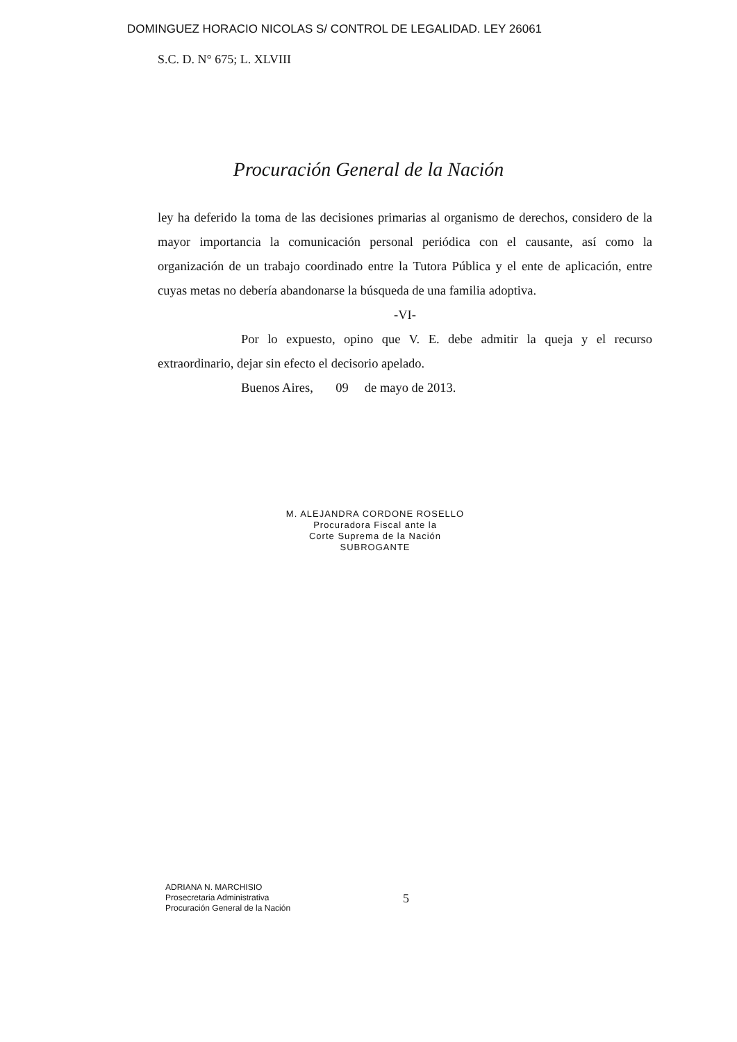DOMINGUEZ HORACIO NICOLAS S/ CONTROL DE LEGALIDAD. LEY 26061
S.C. D. N° 675; L. XLVIII
Procuración General de la Nación
ley ha deferido la toma de las decisiones primarias al organismo de derechos, considero de la mayor importancia la comunicación personal periódica con el causante, así como la organización de un trabajo coordinado entre la Tutora Pública y el ente de aplicación, entre cuyas metas no debería abandonarse la búsqueda de una familia adoptiva.
-VI-
Por lo expuesto, opino que V. E. debe admitir la queja y el recurso extraordinario, dejar sin efecto el decisorio apelado.
Buenos Aires, 09 de mayo de 2013.
M. ALEJANDRA CORDONE ROSELLO
Procuradora Fiscal ante la
Corte Suprema de la Nación
SUBROGANTE
ADRIANA N. MARCHISIO
Prosecretaria Administrativa
Procuración General de la Nación
5